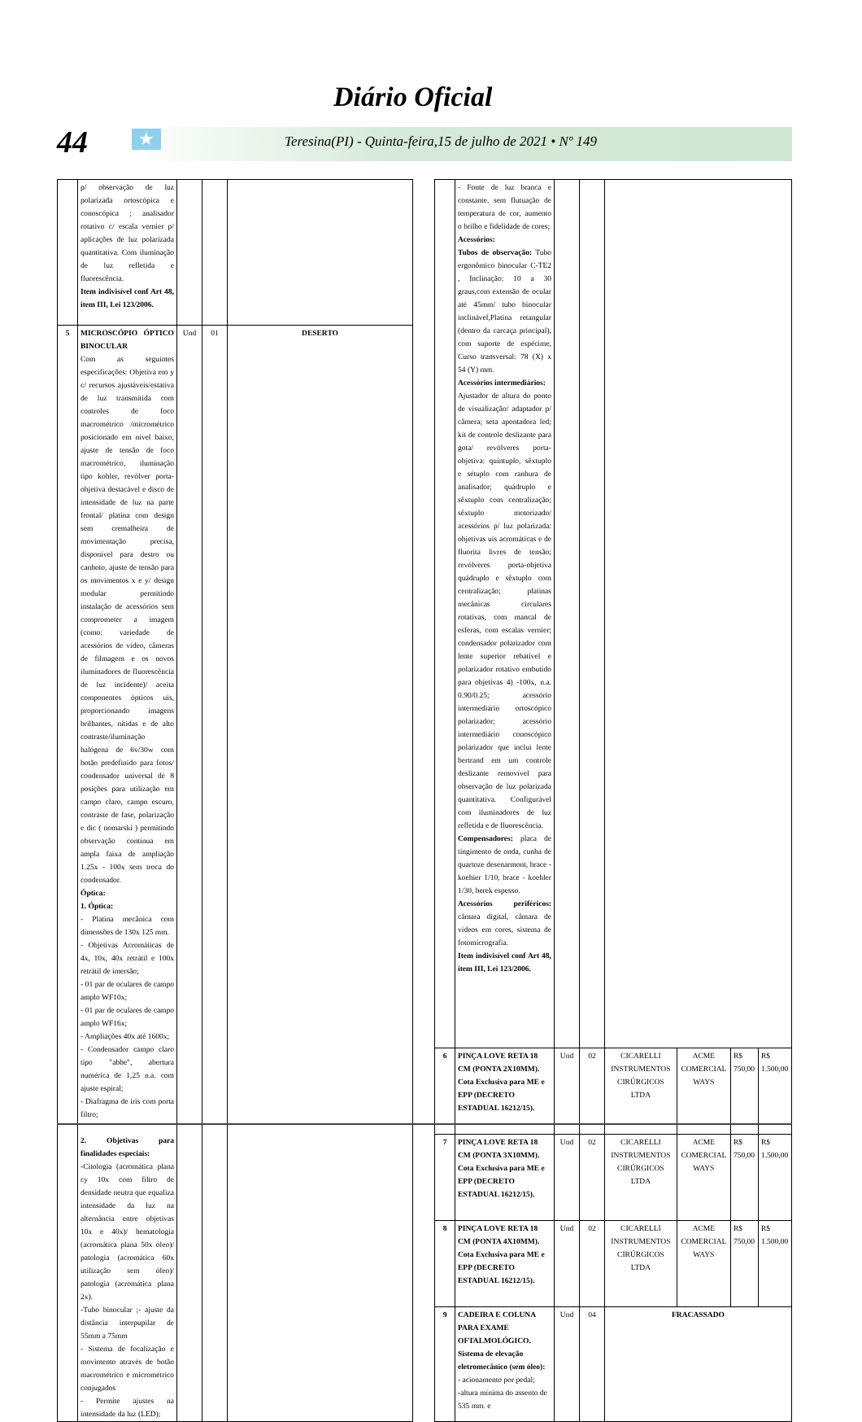Diário Oficial
44
★
Teresina(PI) - Quinta-feira,15 de julho de 2021 • Nº 149
| | p/ observação de luz polarizada ortoscópica e conoscópica ; analisador rotativo c/ escala vernier p/ aplicações de luz polarizada quantitativa. Com iluminação de luz refletida e fluorescência. Item indivisível conf Art 48, item III, Lei 123/2006. | | | |
| 5 | MICROSCÓPIO ÓPTICO BINOCULAR Com as seguintes especificações: Objetiva em y c/ recursos ajustáveis/estativa de luz transmitida com controles de foco macrométrico /micrométrico posicionado em nível baixo, ajuste de tensão de foco macrométrico, iluminação tipo kohler, revólver porta-objetiva destacável e disco de intensidade de luz na parte frontal/ platina com design sem cremalheira de movimentação precisa, disponível para destro ou canhoto, ajuste de tensão para os movimentos x e y/ design modular permitindo instalação de acessórios sem comprometer a imagem (como: variedade de acessórios de vídeo, câmeras de filmagem e os novos iluminadores de fluorescência de luz incidente)/ aceita componentes ópticos uis, proporcionando imagens brilhantes, nítidas e de alto contraste/iluminação halógena de 6v/30w com botão predefinido para fotos/ condensador universal de 8 posições para utilização em campo claro, campo escuro, contraste de fase, polarização e dic ( nomarski ) permitindo observação contínua em ampla faixa de ampliação 1.25x - 100x sem troca do condensador. Óptica: 1. Óptica: - Platina mecânica com dimensões de 130x 125 mm. - Objetivas Acromáticas de 4x, 10x, 40x retrátil e 100x retrátil de imersão; - 01 par de oculares de campo amplo WF10x; - 01 par de oculares de campo amplo WF16x; - Ampliações 40x até 1600x; - Condensador campo claro tipo "abbe", abertura numérica de 1,25 n.a. com ajuste espiral; - Diafragma de iris com porta filtro; 2. Objetivas para finalidades especiais: -Citologia (acromática plana cy 10x com filtro de densidade neutra que equaliza intensidade da luz na alternância entre objetivas 10x e 40x)/ hematologia (acromática plana 50x óleo)/ patologia (acromática 60x utilização sem óleo)/ patologia (acromática plana 2x). -Tubo binocular ;- ajuste da distância interpupilar de 55mm a 75mm - Sistema de focalização e movimento através de botão macrométrico e micrométrico conjugados - Permite ajustes na intensidade da luz (LED); | Und | 01 | DESERTO |
| | - Fonte de luz branca e constante. sem flutuação de temperatura de cor, aumento o brilho e fidelidade de cores; Acessórios: Tubos de observação: Tubo ergonômico binocular C-TE2 , Inclinação: 10 a 30 graus,com extensão de ocular até 45mm/ tubo binocular inclinável,Platina retangular (dentro da carcaça principal), com suporte de espécime, Curso transversal: 78 (X) x 54 (Y) mm. Acessórios intermediários: Ajustador de altura do ponto de visualização/ adaptador p/ câmera; seta apontadora led; kit de controle deslizante para gota/ revólveres porta-objetiva: quíntuplo, sêxtuplo e sétuplo com ranhura de analisador; quádruplo e sêxtuplo com centralização; sêxtuplo motorizado/ acessórios p/ luz polarizada: objetivas uis acromáticas e de fluorita livres de tensão; revólveres porta-objetiva quádruplo e sêxtuplo com centralização; platinas mecânicas circulares rotativas, com mancal de esferas, com escalas vernier; condensador polarizador com lente superior rebatível e polarizador rotativo embutido para objetivas 4) -100x, n.a. 0.90/0.25; acessório intermediário ortoscópico polarizador; acessório intermediário conoscópico polarizador que inclui lente bertrand em um controle deslizante removível para observação de luz polarizada quantitativa. Configurável com iluminadores de luz refletida e de fluorescência. Compensadores: placa de tingimento de onda, cunha de quartoze desenarmont, brace - koehier 1/10, brace - koehler 1/30, berek espesso. Acessórios periféricos: câmara digital, câmara de vídeos em cores, sistema de fotomicrografia. Item indivisível conf Art 48, item III, Lei 123/2006. | | | | | | |
| 6 | PINÇA LOVE RETA 18 CM (PONTA 2X10MM). Cota Exclusiva para ME e EPP (DECRETO ESTADUAL 16212/15). | Und | 02 | CICARELLI INSTRUMENTOS CIRÚRGICOS LTDA | ACME COMERCIAL WAYS | R$ 750,00 | R$ 1.500,00 |
| 7 | PINÇA LOVE RETA 18 CM (PONTA 3X10MM). Cota Exclusiva para ME e EPP (DECRETO ESTADUAL 16212/15). | Und | 02 | CICARELLI INSTRUMENTOS CIRÚRGICOS LTDA | ACME COMERCIAL WAYS | R$ 750,00 | R$ 1.500,00 |
| 8 | PINÇA LOVE RETA 18 CM (PONTA 4X10MM). Cota Exclusiva para ME e EPP (DECRETO ESTADUAL 16212/15). | Und | 02 | CICARELLI INSTRUMENTOS CIRÚRGICOS LTDA | ACME COMERCIAL WAYS | R$ 750,00 | R$ 1.500,00 |
| 9 | CADEIRA E COLUNA PARA EXAME OFTALMOLÓGICO. Sistema de elevação eletromecânico (sem óleo): - acionamento por pedal; -altura mínima do assento de 535 mm. e | Und | 04 | FRACASSADO | | | |